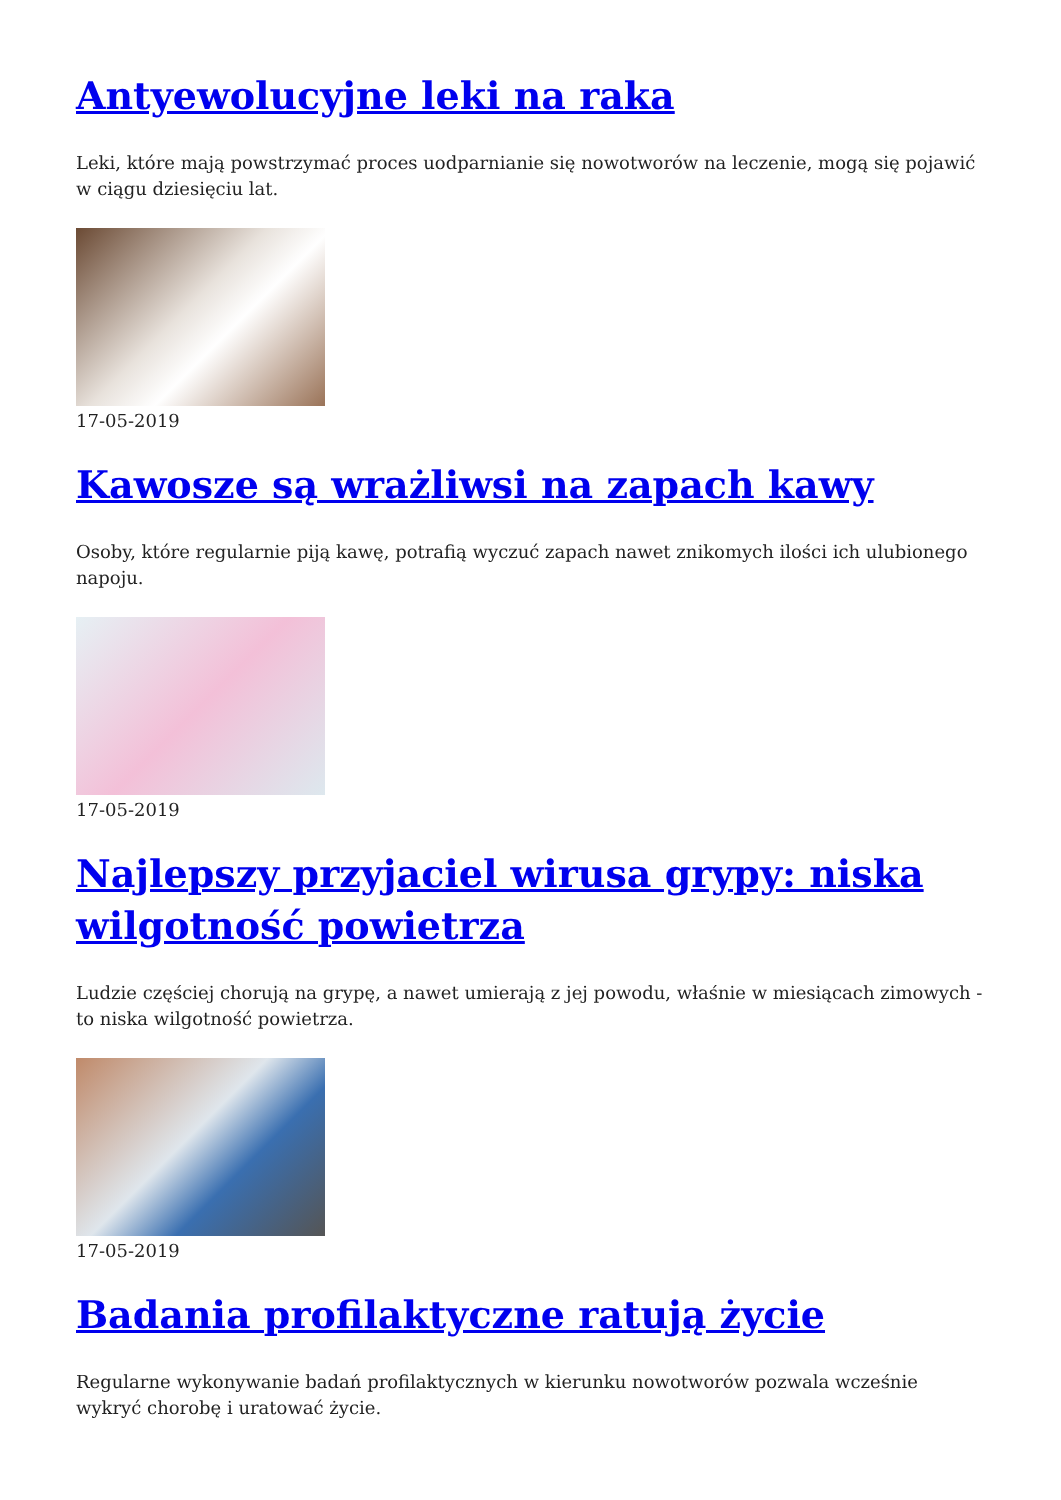Antyewolucyjne leki na raka
Leki, które mają powstrzymać proces uodparnianie się nowotworów na leczenie, mogą się pojawić w ciągu dziesięciu lat.
17-05-2019
Kawosze są wrażliwsi na zapach kawy
Osoby, które regularnie piją kawę, potrafią wyczuć zapach nawet znikomych ilości ich ulubionego napoju.
17-05-2019
Najlepszy przyjaciel wirusa grypy: niska wilgotność powietrza
Ludzie częściej chorują na grypę, a nawet umierają z jej powodu, właśnie w miesiącach zimowych - to niska wilgotność powietrza.
17-05-2019
Badania profilaktyczne ratują życie
Regularne wykonywanie badań profilaktycznych w kierunku nowotworów pozwala wcześnie wykryć chorobę i uratować życie.